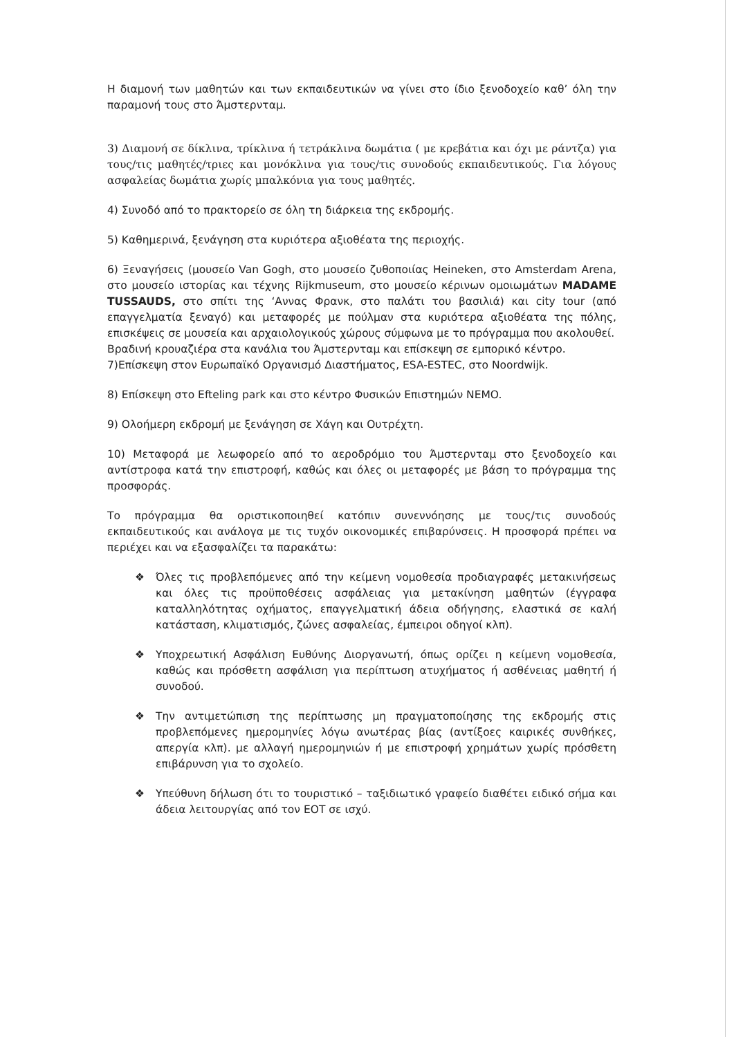Η διαμονή των μαθητών και των εκπαιδευτικών να γίνει στο ίδιο ξενοδοχείο καθ’ όλη την παραμονή τους στο Άμστερνταμ.
3) Διαμονή σε δίκλινα, τρίκλινα ή τετράκλινα δωμάτια ( με κρεβάτια και όχι με ράντζα) για τους/τις μαθητές/τριες και μονόκλινα για τους/τις συνοδούς εκπαιδευτικούς. Για λόγους ασφαλείας δωμάτια χωρίς μπαλκόνια για τους μαθητές.
4) Συνοδό από το πρακτορείο σε όλη τη διάρκεια της εκδρομής.
5) Καθημερινά, ξενάγηση στα κυριότερα αξιοθέατα της περιοχής.
6) Ξεναγήσεις (μουσείο Van Gogh, στο μουσείο ζυθοποιίας Heineken, στο Amsterdam Arena, στο μουσείο ιστορίας και τέχνης Rijkmuseum, στο μουσείο κέρινων ομοιωμάτων MADAME TUSSAUDS, στο σπίτι της ‘Αννας Φρανκ, στο παλάτι του βασιλιά) και city tour (από επαγγελματία ξεναγό) και μεταφορές με πούλμαν στα κυριότερα αξιοθέατα της πόλης, επισκέψεις σε μουσεία και αρχαιολογικούς χώρους σύμφωνα με το πρόγραμμα που ακολουθεί.
Βραδινή κρουαζιέρα στα κανάλια του Άμστερνταμ και επίσκεψη σε εμπορικό κέντρο.
7)Επίσκεψη στον Ευρωπαϊκό Οργανισμό Διαστήματος, ESA-ESTEC, στο Noordwijk.
8) Επίσκεψη στο Efteling park και στο κέντρο Φυσικών Επιστημών NEMO.
9) Ολοήμερη εκδρομή με ξενάγηση σε Χάγη και Ουτρέχτη.
10) Μεταφορά με λεωφορείο από το αεροδρόμιο του Άμστερνταμ στο ξενοδοχείο και αντίστροφα κατά την επιστροφή, καθώς και όλες οι μεταφορές με βάση το πρόγραμμα της προσφοράς.
Το πρόγραμμα θα οριστικοποιηθεί κατόπιν συνεννόησης με τους/τις συνοδούς εκπαιδευτικούς και ανάλογα με τις τυχόν οικονομικές επιβαρύνσεις. Η προσφορά πρέπει να περιέχει και να εξασφαλίζει τα παρακάτω:
❖ Όλες τις προβλεπόμενες από την κείμενη νομοθεσία προδιαγραφές μετακινήσεως και όλες τις προϋποθέσεις ασφάλειας για μετακίνηση μαθητών (έγγραφα καταλληλότητας οχήματος, επαγγελματική άδεια οδήγησης, ελαστικά σε καλή κατάσταση, κλιματισμός, ζώνες ασφαλείας, έμπειροι οδηγοί κλπ).
❖ Υποχρεωτική Ασφάλιση Ευθύνης Διοργανωτή, όπως ορίζει η κείμενη νομοθεσία, καθώς και πρόσθετη ασφάλιση για περίπτωση ατυχήματος ή ασθένειας μαθητή ή συνοδού.
❖ Την αντιμετώπιση της περίπτωσης μη πραγματοποίησης της εκδρομής στις προβλεπόμενες ημερομηνίες λόγω ανωτέρας βίας (αντίξοες καιρικές συνθήκες, απεργία κλπ). με αλλαγή ημερομηνιών ή με επιστροφή χρημάτων χωρίς πρόσθετη επιβάρυνση για το σχολείο.
❖ Υπεύθυνη δήλωση ότι το τουριστικό – ταξιδιωτικό γραφείο διαθέτει ειδικό σήμα και άδεια λειτουργίας από τον ΕΟΤ σε ισχύ.